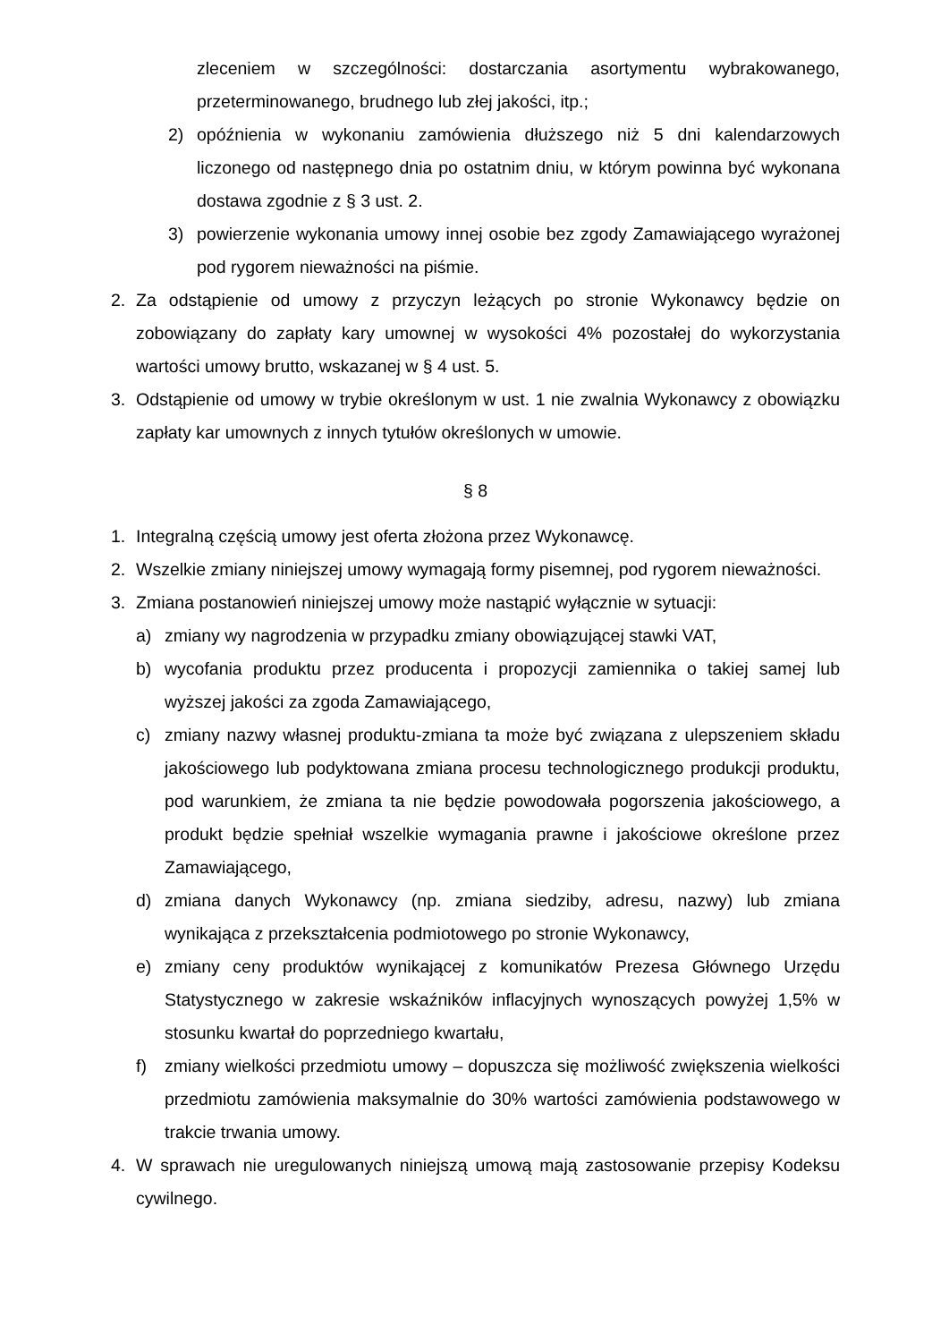zleceniem w szczególności: dostarczania asortymentu wybrakowanego, przeterminowanego, brudnego lub złej jakości, itp.;
2) opóźnienia w wykonaniu zamówienia dłuższego niż 5 dni kalendarzowych liczonego od następnego dnia po ostatnim dniu, w którym powinna być wykonana dostawa zgodnie z § 3 ust. 2.
3) powierzenie wykonania umowy innej osobie bez zgody Zamawiającego wyrażonej pod rygorem nieważności na piśmie.
2. Za odstąpienie od umowy z przyczyn leżących po stronie Wykonawcy będzie on zobowiązany do zapłaty kary umownej w wysokości 4% pozostałej do wykorzystania wartości umowy brutto, wskazanej w § 4 ust. 5.
3. Odstąpienie od umowy w trybie określonym w ust. 1 nie zwalnia Wykonawcy z obowiązku zapłaty kar umownych z innych tytułów określonych w umowie.
§ 8
1. Integralną częścią umowy jest oferta złożona przez Wykonawcę.
2. Wszelkie zmiany niniejszej umowy wymagają formy pisemnej, pod rygorem nieważności.
3. Zmiana postanowień niniejszej umowy może nastąpić wyłącznie w sytuacji:
a) zmiany wy nagrodzenia w przypadku zmiany obowiązującej stawki VAT,
b) wycofania produktu przez producenta i propozycji zamiennika o takiej samej lub wyższej jakości za zgoda Zamawiającego,
c) zmiany nazwy własnej produktu-zmiana ta może być związana z ulepszeniem składu jakościowego lub podyktowana zmiana procesu technologicznego produkcji produktu, pod warunkiem, że zmiana ta nie będzie powodowała pogorszenia jakościowego, a produkt będzie spełniał wszelkie wymagania prawne i jakościowe określone przez Zamawiającego,
d) zmiana danych Wykonawcy (np. zmiana siedziby, adresu, nazwy) lub zmiana wynikająca z przekształcenia podmiotowego po stronie Wykonawcy,
e) zmiany ceny produktów wynikającej z komunikatów Prezesa Głównego Urzędu Statystycznego w zakresie wskaźników inflacyjnych wynoszących powyżej 1,5% w stosunku kwartał do poprzedniego kwartału,
f) zmiany wielkości przedmiotu umowy – dopuszcza się możliwość zwiększenia wielkości przedmiotu zamówienia maksymalnie do 30% wartości zamówienia podstawowego w trakcie trwania umowy.
4. W sprawach nie uregulowanych niniejszą umową mają zastosowanie przepisy Kodeksu cywilnego.